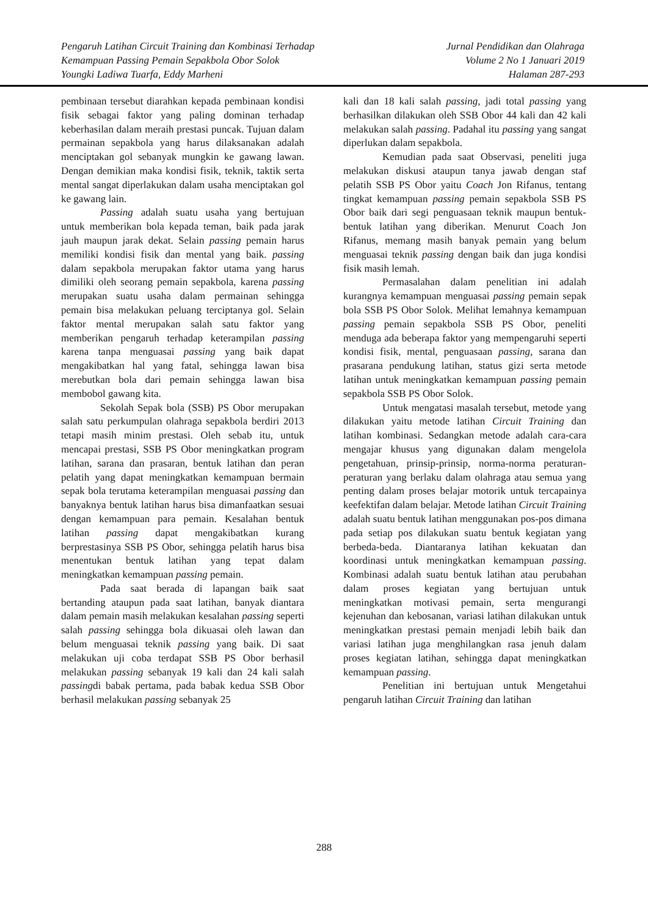Pengaruh Latihan Circuit Training dan Kombinasi Terhadap
Kemampuan Passing Pemain Sepakbola Obor Solok
Youngki Ladiwa Tuarfa, Eddy Marheni
Jurnal Pendidikan dan Olahraga
Volume 2 No 1 Januari 2019
Halaman 287-293
pembinaan tersebut diarahkan kepada pembinaan kondisi fisik sebagai faktor yang paling dominan terhadap keberhasilan dalam meraih prestasi puncak. Tujuan dalam permainan sepakbola yang harus dilaksanakan adalah menciptakan gol sebanyak mungkin ke gawang lawan. Dengan demikian maka kondisi fisik, teknik, taktik serta mental sangat diperlakukan dalam usaha menciptakan gol ke gawang lain.
Passing adalah suatu usaha yang bertujuan untuk memberikan bola kepada teman, baik pada jarak jauh maupun jarak dekat. Selain passing pemain harus memiliki kondisi fisik dan mental yang baik. passing dalam sepakbola merupakan faktor utama yang harus dimiliki oleh seorang pemain sepakbola, karena passing merupakan suatu usaha dalam permainan sehingga pemain bisa melakukan peluang terciptanya gol. Selain faktor mental merupakan salah satu faktor yang memberikan pengaruh terhadap keterampilan passing karena tanpa menguasai passing yang baik dapat mengakibatkan hal yang fatal, sehingga lawan bisa merebutkan bola dari pemain sehingga lawan bisa membobol gawang kita.
Sekolah Sepak bola (SSB) PS Obor merupakan salah satu perkumpulan olahraga sepakbola berdiri 2013 tetapi masih minim prestasi. Oleh sebab itu, untuk mencapai prestasi, SSB PS Obor meningkatkan program latihan, sarana dan prasaran, bentuk latihan dan peran pelatih yang dapat meningkatkan kemampuan bermain sepak bola terutama keterampilan menguasai passing dan banyaknya bentuk latihan harus bisa dimanfaatkan sesuai dengan kemampuan para pemain. Kesalahan bentuk latihan passing dapat mengakibatkan kurang berprestasinya SSB PS Obor, sehingga pelatih harus bisa menentukan bentuk latihan yang tepat dalam meningkatkan kemampuan passing pemain.
Pada saat berada di lapangan baik saat bertanding ataupun pada saat latihan, banyak diantara dalam pemain masih melakukan kesalahan passing seperti salah passing sehingga bola dikuasai oleh lawan dan belum menguasai teknik passing yang baik. Di saat melakukan uji coba terdapat SSB PS Obor berhasil melakukan passing sebanyak 19 kali dan 24 kali salah passingdi babak pertama, pada babak kedua SSB Obor berhasil melakukan passing sebanyak 25
kali dan 18 kali salah passing, jadi total passing yang berhasilkan dilakukan oleh SSB Obor 44 kali dan 42 kali melakukan salah passing. Padahal itu passing yang sangat diperlukan dalam sepakbola.
Kemudian pada saat Observasi, peneliti juga melakukan diskusi ataupun tanya jawab dengan staf pelatih SSB PS Obor yaitu Coach Jon Rifanus, tentang tingkat kemampuan passing pemain sepakbola SSB PS Obor baik dari segi penguasaan teknik maupun bentuk-bentuk latihan yang diberikan. Menurut Coach Jon Rifanus, memang masih banyak pemain yang belum menguasai teknik passing dengan baik dan juga kondisi fisik masih lemah.
Permasalahan dalam penelitian ini adalah kurangnya kemampuan menguasai passing pemain sepak bola SSB PS Obor Solok. Melihat lemahnya kemampuan passing pemain sepakbola SSB PS Obor, peneliti menduga ada beberapa faktor yang mempengaruhi seperti kondisi fisik, mental, penguasaan passing, sarana dan prasarana pendukung latihan, status gizi serta metode latihan untuk meningkatkan kemampuan passing pemain sepakbola SSB PS Obor Solok.
Untuk mengatasi masalah tersebut, metode yang dilakukan yaitu metode latihan Circuit Training dan latihan kombinasi. Sedangkan metode adalah cara-cara mengajar khusus yang digunakan dalam mengelola pengetahuan, prinsip-prinsip, norma-norma peraturan-peraturan yang berlaku dalam olahraga atau semua yang penting dalam proses belajar motorik untuk tercapainya keefektifan dalam belajar. Metode latihan Circuit Training adalah suatu bentuk latihan menggunakan pos-pos dimana pada setiap pos dilakukan suatu bentuk kegiatan yang berbeda-beda. Diantaranya latihan kekuatan dan koordinasi untuk meningkatkan kemampuan passing. Kombinasi adalah suatu bentuk latihan atau perubahan dalam proses kegiatan yang bertujuan untuk meningkatkan motivasi pemain, serta mengurangi kejenuhan dan kebosanan, variasi latihan dilakukan untuk meningkatkan prestasi pemain menjadi lebih baik dan variasi latihan juga menghilangkan rasa jenuh dalam proses kegiatan latihan, sehingga dapat meningkatkan kemampuan passing.
Penelitian ini bertujuan untuk Mengetahui pengaruh latihan Circuit Training dan latihan
288